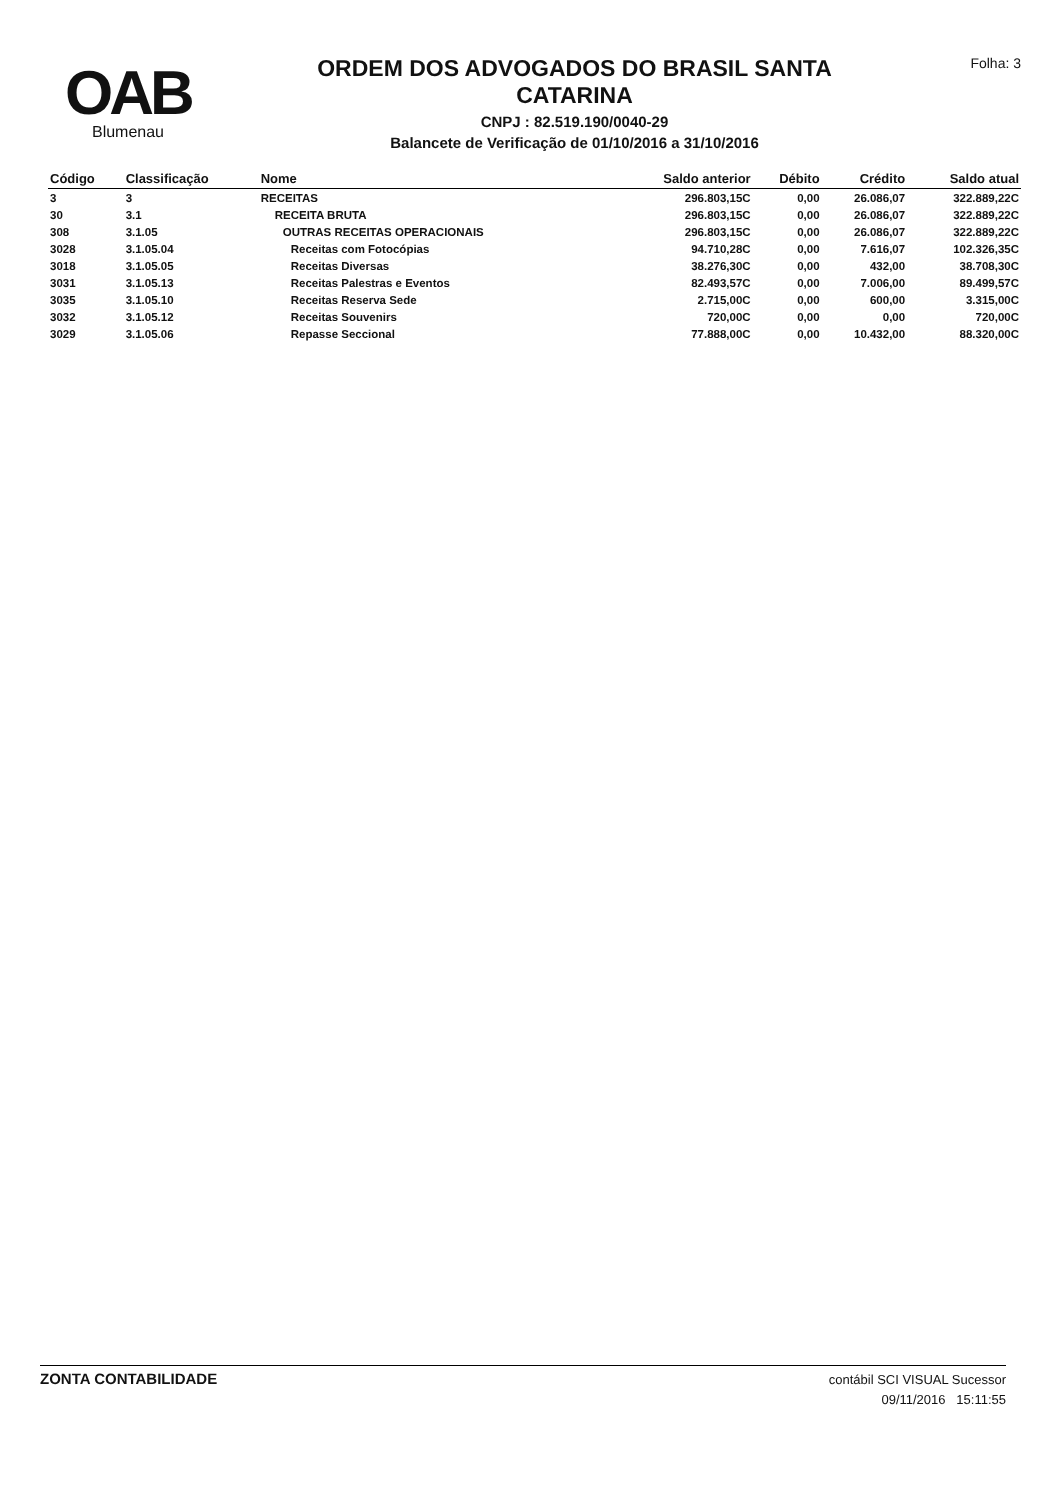OAB
Blumenau
ORDEM DOS ADVOGADOS DO BRASIL SANTA
CATARINA
CNPJ : 82.519.190/0040-29
Balancete de Verificação de 01/10/2016 a 31/10/2016
Folha: 3
| Código | Classificação | Nome | Saldo anterior | Débito | Crédito | Saldo atual |
| --- | --- | --- | --- | --- | --- | --- |
| 3 | 3 | RECEITAS | 296.803,15C | 0,00 | 26.086,07 | 322.889,22C |
| 30 | 3.1 | RECEITA BRUTA | 296.803,15C | 0,00 | 26.086,07 | 322.889,22C |
| 308 | 3.1.05 | OUTRAS RECEITAS OPERACIONAIS | 296.803,15C | 0,00 | 26.086,07 | 322.889,22C |
| 3028 | 3.1.05.04 | Receitas com Fotocópias | 94.710,28C | 0,00 | 7.616,07 | 102.326,35C |
| 3018 | 3.1.05.05 | Receitas Diversas | 38.276,30C | 0,00 | 432,00 | 38.708,30C |
| 3031 | 3.1.05.13 | Receitas Palestras e Eventos | 82.493,57C | 0,00 | 7.006,00 | 89.499,57C |
| 3035 | 3.1.05.10 | Receitas Reserva Sede | 2.715,00C | 0,00 | 600,00 | 3.315,00C |
| 3032 | 3.1.05.12 | Receitas Souvenirs | 720,00C | 0,00 | 0,00 | 720,00C |
| 3029 | 3.1.05.06 | Repasse Seccional | 77.888,00C | 0,00 | 10.432,00 | 88.320,00C |
ZONTA CONTABILIDADE
contábil SCI VISUAL Sucessor
09/11/2016 15:11:55